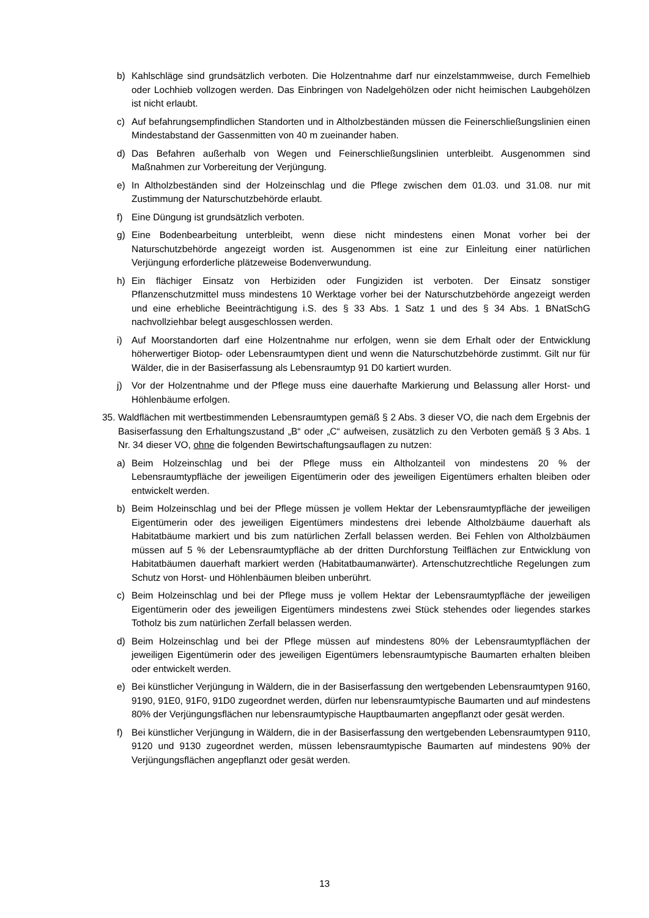b) Kahlschläge sind grundsätzlich verboten. Die Holzentnahme darf nur einzelstammweise, durch Femelhieb oder Lochhieb vollzogen werden. Das Einbringen von Nadelgehölzen oder nicht heimischen Laubgehölzen ist nicht erlaubt.
c) Auf befahrungsempfindlichen Standorten und in Altholzbeständen müssen die Feinerschließungslinien einen Mindestabstand der Gassenmitten von 40 m zueinander haben.
d) Das Befahren außerhalb von Wegen und Feinerschließungslinien unterbleibt. Ausgenommen sind Maßnahmen zur Vorbereitung der Verjüngung.
e) In Altholzbeständen sind der Holzeinschlag und die Pflege zwischen dem 01.03. und 31.08. nur mit Zustimmung der Naturschutzbehörde erlaubt.
f) Eine Düngung ist grundsätzlich verboten.
g) Eine Bodenbearbeitung unterbleibt, wenn diese nicht mindestens einen Monat vorher bei der Naturschutzbehörde angezeigt worden ist. Ausgenommen ist eine zur Einleitung einer natürlichen Verjüngung erforderliche plätzeweise Bodenverwundung.
h) Ein flächiger Einsatz von Herbiziden oder Fungiziden ist verboten. Der Einsatz sonstiger Pflanzenschutzmittel muss mindestens 10 Werktage vorher bei der Naturschutzbehörde angezeigt werden und eine erhebliche Beeinträchtigung i.S. des § 33 Abs. 1 Satz 1 und des § 34 Abs. 1 BNatSchG nachvollziehbar belegt ausgeschlossen werden.
i) Auf Moorstandorten darf eine Holzentnahme nur erfolgen, wenn sie dem Erhalt oder der Entwicklung höherwertiger Biotop- oder Lebensraumtypen dient und wenn die Naturschutzbehörde zustimmt. Gilt nur für Wälder, die in der Basiserfassung als Lebensraumtyp 91 D0 kartiert wurden.
j) Vor der Holzentnahme und der Pflege muss eine dauerhafte Markierung und Belassung aller Horst- und Höhlenbäume erfolgen.
35. Waldflächen mit wertbestimmenden Lebensraumtypen gemäß § 2 Abs. 3 dieser VO, die nach dem Ergebnis der Basiserfassung den Erhaltungszustand „B“ oder „C“ aufweisen, zusätzlich zu den Verboten gemäß § 3 Abs. 1 Nr. 34 dieser VO, ohne die folgenden Bewirtschaftungsauflagen zu nutzen:
a) Beim Holzeinschlag und bei der Pflege muss ein Altholzanteil von mindestens 20 % der Lebensraumtypfläche der jeweiligen Eigentümerin oder des jeweiligen Eigentümers erhalten bleiben oder entwickelt werden.
b) Beim Holzeinschlag und bei der Pflege müssen je vollem Hektar der Lebensraumtypfläche der jeweiligen Eigentümerin oder des jeweiligen Eigentümers mindestens drei lebende Altholzbäume dauerhaft als Habitatbäume markiert und bis zum natürlichen Zerfall belassen werden. Bei Fehlen von Altholzbäumen müssen auf 5 % der Lebensraumtypfläche ab der dritten Durchforstung Teilflächen zur Entwicklung von Habitatbäumen dauerhaft markiert werden (Habitatbaumanwärter). Artenschutzrechtliche Regelungen zum Schutz von Horst- und Höhlenbäumen bleiben unberührt.
c) Beim Holzeinschlag und bei der Pflege muss je vollem Hektar der Lebensraumtypfläche der jeweiligen Eigentümerin oder des jeweiligen Eigentümers mindestens zwei Stück stehendes oder liegendes starkes Totholz bis zum natürlichen Zerfall belassen werden.
d) Beim Holzeinschlag und bei der Pflege müssen auf mindestens 80% der Lebensraumtypflächen der jeweiligen Eigentümerin oder des jeweiligen Eigentümers lebensraumtypische Baumarten erhalten bleiben oder entwickelt werden.
e) Bei künstlicher Verjüngung in Wäldern, die in der Basiserfassung den wertgebenden Lebensraumtypen 9160, 9190, 91E0, 91F0, 91D0 zugeordnet werden, dürfen nur lebensraumtypische Baumarten und auf mindestens 80% der Verjüngungsflächen nur lebensraumtypische Hauptbaumarten angepflanzt oder gesät werden.
f) Bei künstlicher Verjüngung in Wäldern, die in der Basiserfassung den wertgebenden Lebensraumtypen 9110, 9120 und 9130 zugeordnet werden, müssen lebensraumtypische Baumarten auf mindestens 90% der Verjüngungsflächen angepflanzt oder gesät werden.
13